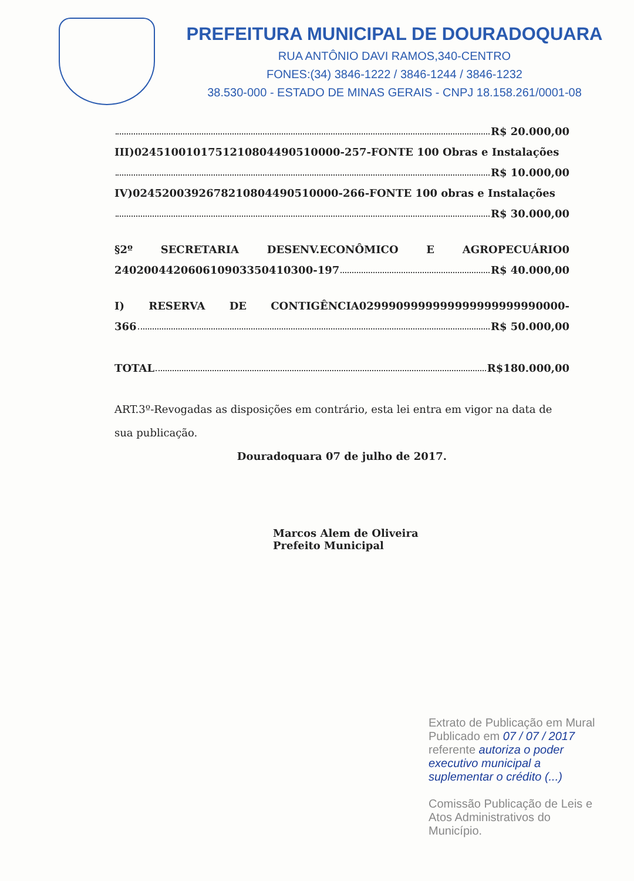PREFEITURA MUNICIPAL DE DOURADOQUARA
RUA ANTÔNIO DAVI RAMOS,340-CENTRO
FONES:(34) 3846-1222 / 3846-1244 / 3846-1232
38.530-000 - ESTADO DE MINAS GERAIS - CNPJ 18.158.261/0001-08
R$ 20.000,00
III)024510010175121080449051000­0-257-FONTE 100 Obras e Instalações
R$ 10.000,00
IV)02452003926782108044905100­00-266-FONTE 100 obras e Instalações
R$ 30.000,00
§2º SECRETARIA DESENV.ECONÔMICO E AGROPECUÁRIO0
24020044206061090335041030­0-197 R$ 40.000,00
I) RESERVA DE CONTIGÊNCIA0299909999999999999999990000-
366 R$ 50.000,00
TOTAL R$180.000,00
ART.3º-Revogadas as disposições em contrário, esta lei entra em vigor na data de sua publicação.
Douradoquara 07 de julho de 2017.
Marcos Alem de Oliveira
Prefeito Municipal
Extrato de Publicação em Mural
Publicado em 07 / 07 / 2017
referente autoriza o poder executivo municipal a suplementar o crédito (...)
Comissão Publicação de Leis e Atos Administrativos do Município.